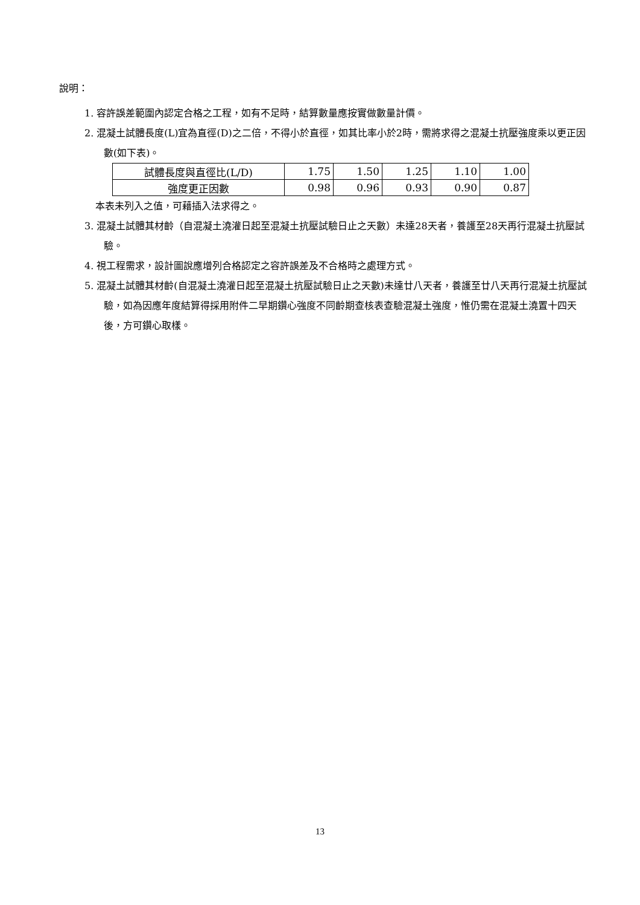說明：
1. 容許誤差範圍內認定合格之工程，如有不足時，結算數量應按實做數量計價。
2. 混凝土試體長度(L)宜為直徑(D)之二倍，不得小於直徑，如其比率小於2時，需將求得之混凝土抗壓強度乘以更正因數(如下表)。
| 試體長度與直徑比(L/D) | 1.75 | 1.50 | 1.25 | 1.10 | 1.00 |
| 強度更正因數 | 0.98 | 0.96 | 0.93 | 0.90 | 0.87 |
本表未列入之值，可藉插入法求得之。
3. 混凝土試體其材齡（自混凝土澆灌日起至混凝土抗壓試驗日止之天數）未達28天者，養護至28天再行混凝土抗壓試驗。
4. 視工程需求，設計圖說應增列合格認定之容許誤差及不合格時之處理方式。
5. 混凝土試體其材齡(自混凝土澆灌日起至混凝土抗壓試驗日止之天數)未達廿八天者，養護至廿八天再行混凝土抗壓試驗，如為因應年度結算得採用附件二早期鑽心強度不同齡期查核表查驗混凝土強度，惟仍需在混凝土澆置十四天後，方可鑽心取樣。
13